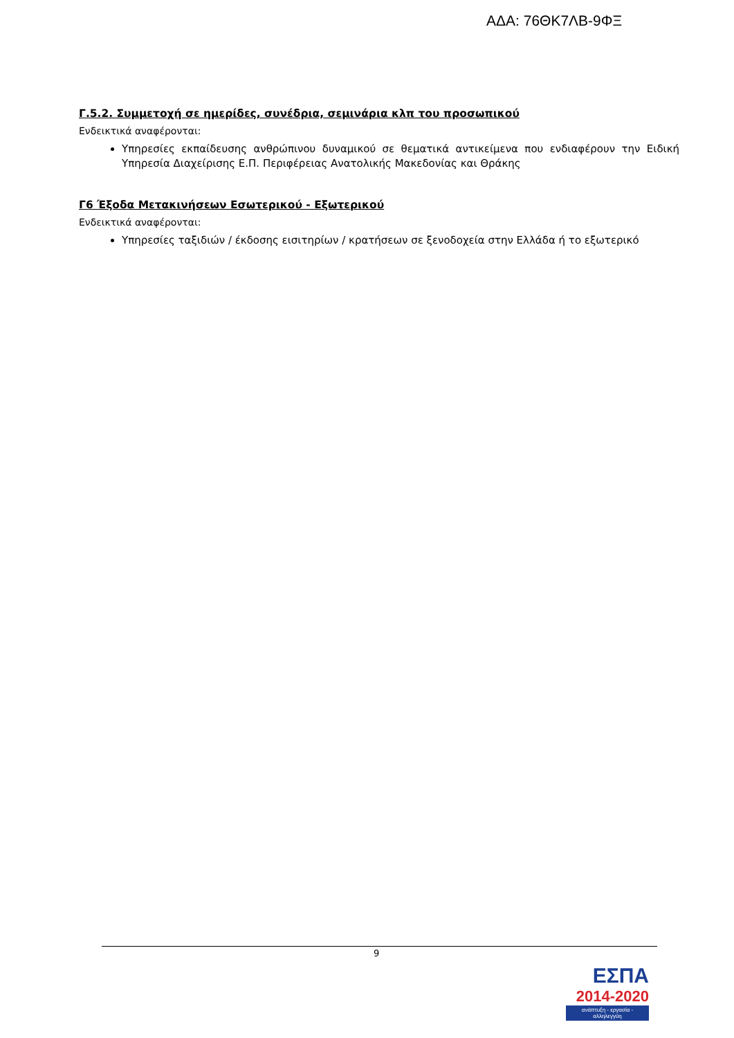ΑΔΑ: 76ΘΚ7ΛΒ-9ΦΞ
Γ.5.2. Συμμετοχή σε ημερίδες, συνέδρια, σεμινάρια κλπ του προσωπικού
Ενδεικτικά αναφέρονται:
Υπηρεσίες εκπαίδευσης ανθρώπινου δυναμικού σε θεματικά αντικείμενα που ενδιαφέρουν την Ειδική Υπηρεσία Διαχείρισης Ε.Π. Περιφέρειας Ανατολικής Μακεδονίας και Θράκης
Γ6 Έξοδα Μετακινήσεων Εσωτερικού - Εξωτερικού
Ενδεικτικά αναφέρονται:
Υπηρεσίες ταξιδιών / έκδοσης εισιτηρίων / κρατήσεων σε ξενοδοχεία στην Ελλάδα ή το εξωτερικό
9
ΕΣΠΑ
2014-2020
ανάπτυξη - εργασία - αλληλεγγύη